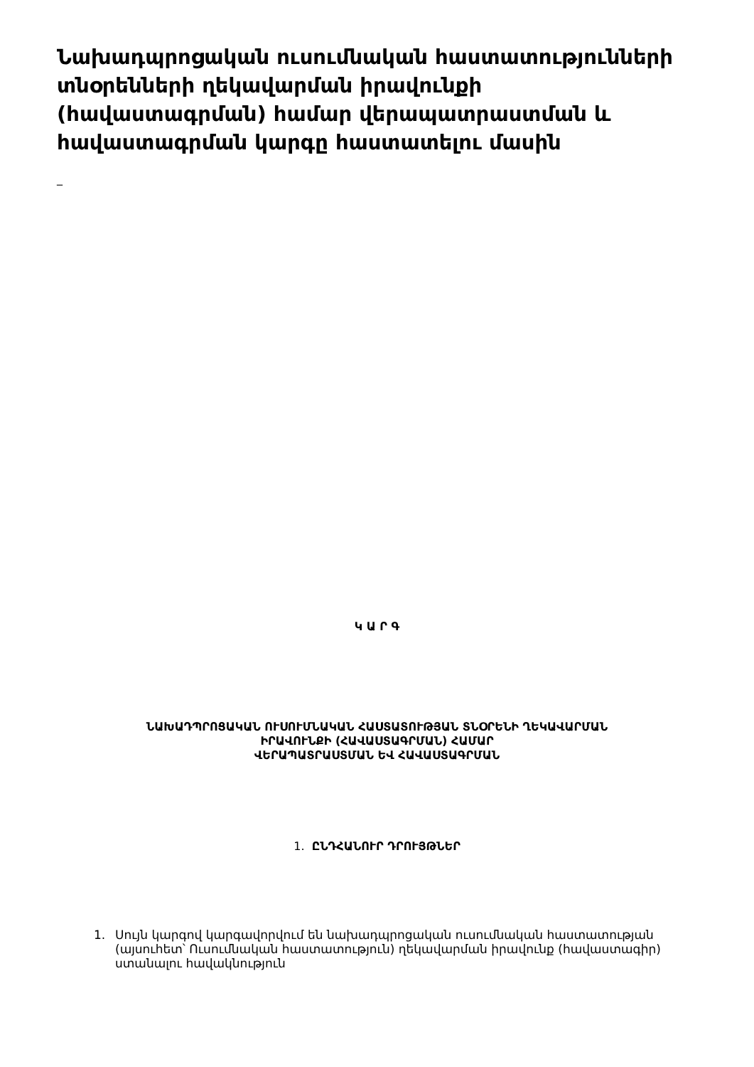Նախադպրոցական ուսումնական հաստատությունների տնօրենների ղեկավարման իրավունքի (հավաստագրման) համար վերապատրաստման և հավաստագրման կարգը հաստատելու մասին
_
Կ Ա Ր Գ
ՆԱԽԱԴՊՐՈՑԱԿԱՆ ՈՒՍՈՒՄՆԱԿԱՆ ՀԱՍՏԱՏՈՒԹՅԱՆ ՏՆՕՐԵՆԻ ՂԵԿԱՎԱՐՄԱՆ
ԻՐԱՎՈՒՆՔԻ (ՀԱՎԱՍՏԱԳՐՄԱՆ) ՀԱՄԱՐ
ՎԵՐԱՊԱՏՐԱՍՏՄԱՆ ԵՎ ՀԱՎԱՍՏԱԳՐՄԱՆ
1. ԸՆԴՀԱՆՈՒՐ ԴՐՈՒՅԹՆԵՐ
1. Սույն կարգով կարգավորվում են նախադպրոցական ուսումնական հաստատության (այսուհետ՝ Ուսումնական հաստատություն) ղեկավարման իրավունք (հավաստագիր) ստանալու հավակնություն